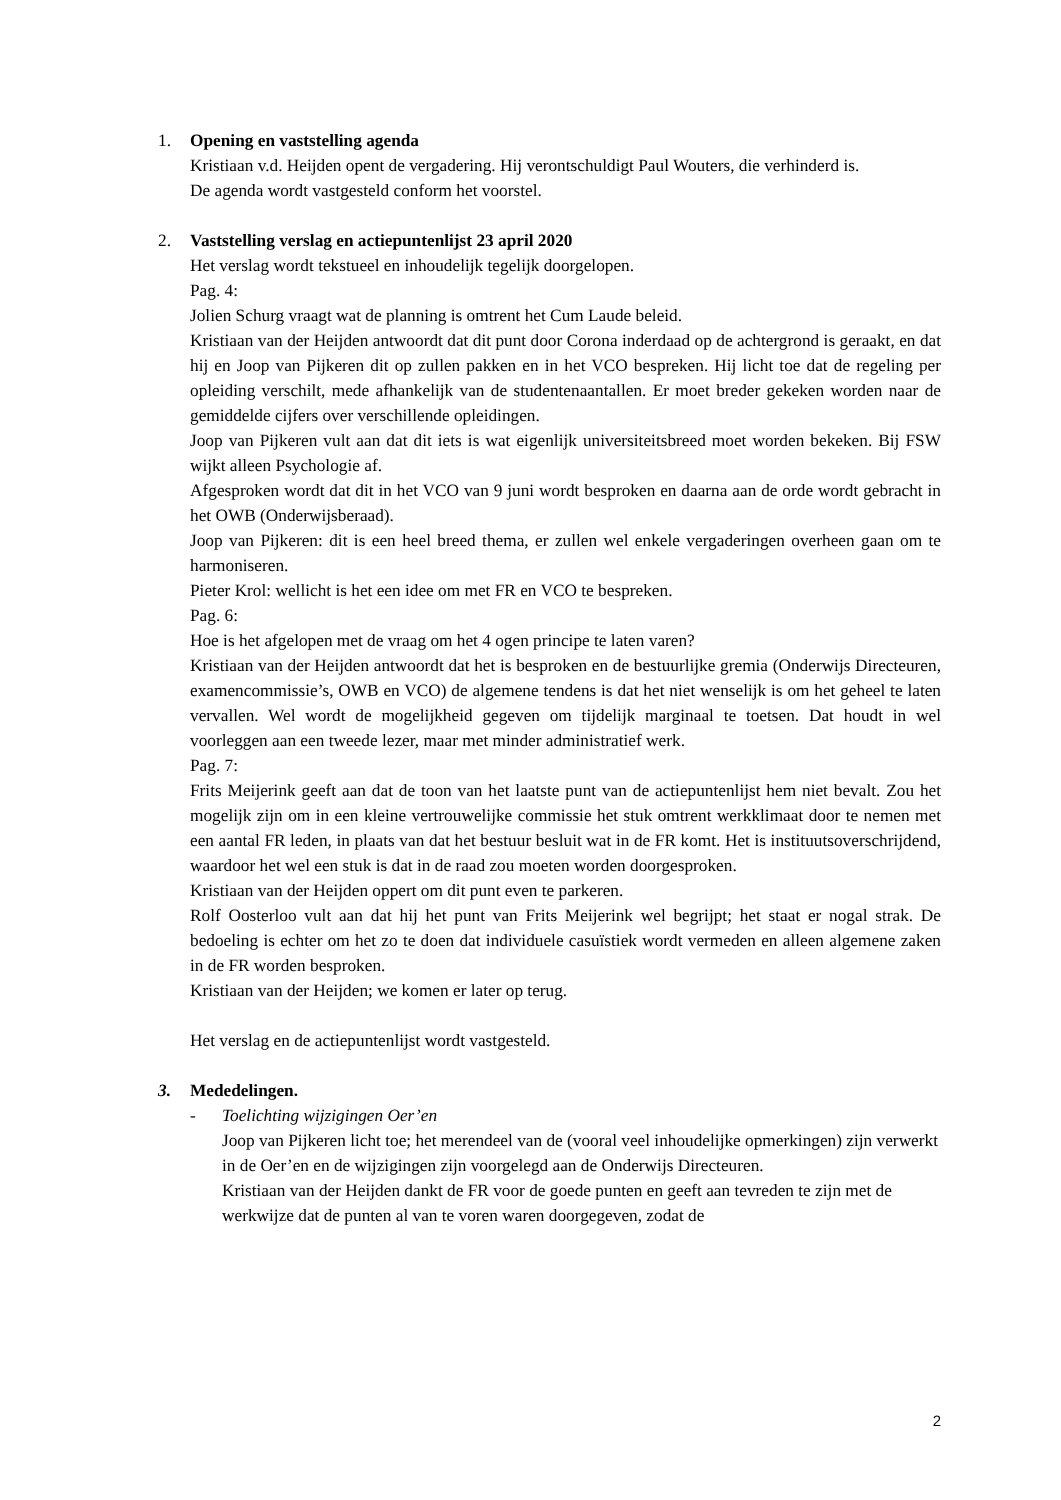1. Opening en vaststelling agenda
Kristiaan v.d. Heijden opent de vergadering. Hij verontschuldigt Paul Wouters, die verhinderd is.
De agenda wordt vastgesteld conform het voorstel.
2. Vaststelling verslag en actiepuntenlijst 23 april 2020
Het verslag wordt tekstueel en inhoudelijk tegelijk doorgelopen.
Pag. 4:
Jolien Schurg vraagt wat de planning is omtrent het Cum Laude beleid.
Kristiaan van der Heijden antwoordt dat dit punt door Corona inderdaad op de achtergrond is geraakt, en dat hij en Joop van Pijkeren dit op zullen pakken en in het VCO bespreken. Hij licht toe dat de regeling per opleiding verschilt, mede afhankelijk van de studentenaantallen. Er moet breder gekeken worden naar de gemiddelde cijfers over verschillende opleidingen.
Joop van Pijkeren vult aan dat dit iets is wat eigenlijk universiteitsbreed moet worden bekeken. Bij FSW wijkt alleen Psychologie af.
Afgesproken wordt dat dit in het VCO van 9 juni wordt besproken en daarna aan de orde wordt gebracht in het OWB (Onderwijsberaad).
Joop van Pijkeren: dit is een heel breed thema, er zullen wel enkele vergaderingen overheen gaan om te harmoniseren.
Pieter Krol: wellicht is het een idee om met FR en VCO te bespreken.
Pag. 6:
Hoe is het afgelopen met de vraag om het 4 ogen principe te laten varen?
Kristiaan van der Heijden antwoordt dat het is besproken en de bestuurlijke gremia (Onderwijs Directeuren, examencommissie’s, OWB en VCO) de algemene tendens is dat het niet wenselijk is om het geheel te laten vervallen. Wel wordt de mogelijkheid gegeven om tijdelijk marginaal te toetsen. Dat houdt in wel voorleggen aan een tweede lezer, maar met minder administratief werk.
Pag. 7:
Frits Meijerink geeft aan dat de toon van het laatste punt van de actiepuntenlijst hem niet bevalt. Zou het mogelijk zijn om in een kleine vertrouwelijke commissie het stuk omtrent werkklimaat door te nemen met een aantal FR leden, in plaats van dat het bestuur besluit wat in de FR komt. Het is instituutsoverschrijdend, waardoor het wel een stuk is dat in de raad zou moeten worden doorgesproken.
Kristiaan van der Heijden oppert om dit punt even te parkeren.
Rolf Oosterloo vult aan dat hij het punt van Frits Meijerink wel begrijpt; het staat er nogal strak. De bedoeling is echter om het zo te doen dat individuele casuïstiek wordt vermeden en alleen algemene zaken in de FR worden besproken.
Kristiaan van der Heijden; we komen er later op terug.
Het verslag en de actiepuntenlijst wordt vastgesteld.
3. Mededelingen.
- Toelichting wijzigingen Oer’en
Joop van Pijkeren licht toe; het merendeel van de (vooral veel inhoudelijke opmerkingen) zijn verwerkt in de Oer’en en de wijzigingen zijn voorgelegd aan de Onderwijs Directeuren.
Kristiaan van der Heijden dankt de FR voor de goede punten en geeft aan tevreden te zijn met de werkwijze dat de punten al van te voren waren doorgegeven, zodat de
2